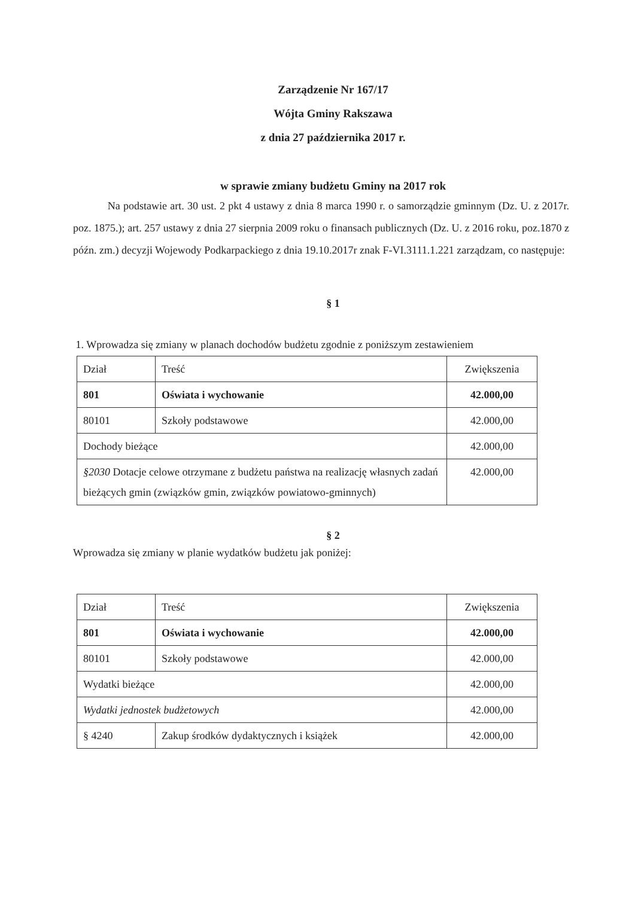Zarządzenie Nr 167/17
Wójta Gminy Rakszawa
z dnia 27 października 2017 r.
w sprawie zmiany budżetu Gminy na 2017 rok
Na podstawie art. 30 ust. 2 pkt 4 ustawy z dnia 8 marca 1990 r. o samorządzie gminnym (Dz. U. z 2017r. poz. 1875.); art. 257 ustawy z dnia 27 sierpnia 2009 roku o finansach publicznych (Dz. U. z 2016 roku, poz.1870 z późn. zm.) decyzji Wojewody Podkarpackiego z dnia 19.10.2017r znak F-VI.3111.1.221 zarządzam, co następuje:
§ 1
1. Wprowadza się zmiany w planach dochodów budżetu zgodnie z poniższym zestawieniem
| Dział | Treść | Zwiększenia |
| 801 | Oświata i wychowanie | 42.000,00 |
| 80101 | Szkoły podstawowe | 42.000,00 |
| Dochody bieżące | | 42.000,00 |
| §2030 Dotacje celowe otrzymane z budżetu państwa na realizację własnych zadań bieżących gmin (związków gmin, związków powiatowo-gminnych) | | 42.000,00 |
§ 2
Wprowadza się zmiany w planie wydatków budżetu jak poniżej:
| Dział | Treść | Zwiększenia |
| 801 | Oświata i wychowanie | 42.000,00 |
| 80101 | Szkoły podstawowe | 42.000,00 |
| Wydatki bieżące | | 42.000,00 |
| Wydatki jednostek budżetowych | | 42.000,00 |
| § 4240 | Zakup środków dydaktycznych i książek | 42.000,00 |